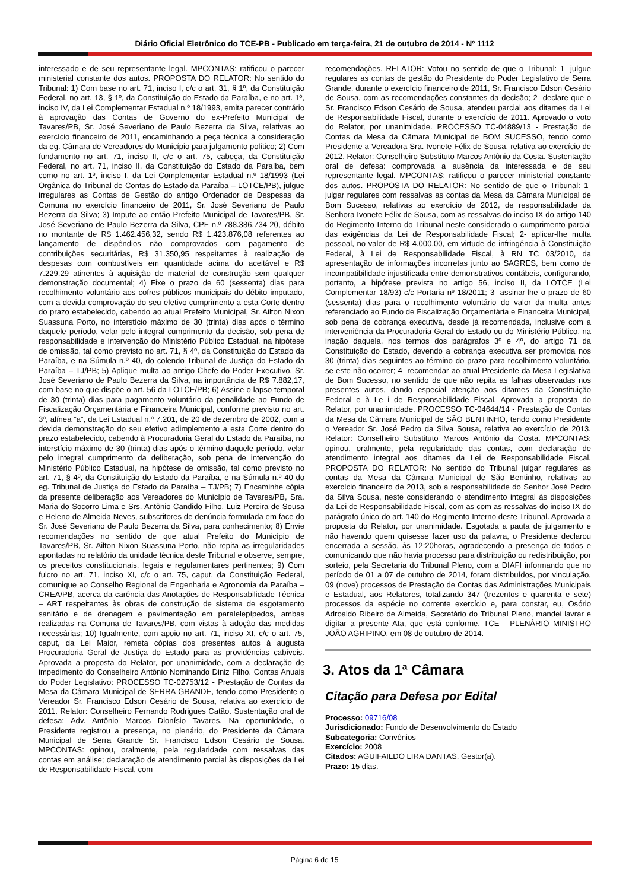Diário Oficial Eletrônico do TCE-PB - Publicado em terça-feira, 21 de outubro de 2014 - Nº 1112
interessado e de seu representante legal. MPCONTAS: ratificou o parecer ministerial constante dos autos. PROPOSTA DO RELATOR: No sentido do Tribunal: 1) Com base no art. 71, inciso I, c/c o art. 31, § 1º, da Constituição Federal, no art. 13, § 1º, da Constituição do Estado da Paraíba, e no art. 1º, inciso IV, da Lei Complementar Estadual n.º 18/1993, emita parecer contrário à aprovação das Contas de Governo do ex-Prefeito Municipal de Tavares/PB, Sr. José Severiano de Paulo Bezerra da Silva, relativas ao exercício financeiro de 2011, encaminhando a peça técnica à consideração da eg. Câmara de Vereadores do Município para julgamento político; 2) Com fundamento no art. 71, inciso II, c/c o art. 75, cabeça, da Constituição Federal, no art. 71, inciso II, da Constituição do Estado da Paraíba, bem como no art. 1º, inciso I, da Lei Complementar Estadual n.º 18/1993 (Lei Orgânica do Tribunal de Contas do Estado da Paraíba – LOTCE/PB), julgue irregulares as Contas de Gestão do antigo Ordenador de Despesas da Comuna no exercício financeiro de 2011, Sr. José Severiano de Paulo Bezerra da Silva; 3) Impute ao então Prefeito Municipal de Tavares/PB, Sr. José Severiano de Paulo Bezerra da Silva, CPF n.º 788.386.734-20, débito no montante de R$ 1.462.456,32, sendo R$ 1.423.876,08 referentes ao lançamento de dispêndios não comprovados com pagamento de contribuições securitárias, R$ 31.350,95 respeitantes à realização de despesas com combustíveis em quantidade acima do aceitável e R$ 7.229,29 atinentes à aquisição de material de construção sem qualquer demonstração documental; 4) Fixe o prazo de 60 (sessenta) dias para recolhimento voluntário aos cofres públicos municipais do débito imputado, com a devida comprovação do seu efetivo cumprimento a esta Corte dentro do prazo estabelecido, cabendo ao atual Prefeito Municipal, Sr. Ailton Nixon Suassuna Porto, no interstício máximo de 30 (trinta) dias após o término daquele período, velar pelo integral cumprimento da decisão, sob pena de responsabilidade e intervenção do Ministério Público Estadual, na hipótese de omissão, tal como previsto no art. 71, § 4º, da Constituição do Estado da Paraíba, e na Súmula n.º 40, do colendo Tribunal de Justiça do Estado da Paraíba – TJ/PB; 5) Aplique multa ao antigo Chefe do Poder Executivo, Sr. José Severiano de Paulo Bezerra da Silva, na importância de R$ 7.882,17, com base no que dispõe o art. 56 da LOTCE/PB; 6) Assine o lapso temporal de 30 (trinta) dias para pagamento voluntário da penalidade ao Fundo de Fiscalização Orçamentária e Financeira Municipal, conforme previsto no art. 3º, alínea “a”, da Lei Estadual n.º 7.201, de 20 de dezembro de 2002, com a devida demonstração do seu efetivo adimplemento a esta Corte dentro do prazo estabelecido, cabendo à Procuradoria Geral do Estado da Paraíba, no interstício máximo de 30 (trinta) dias após o término daquele período, velar pelo integral cumprimento da deliberação, sob pena de intervenção do Ministério Público Estadual, na hipótese de omissão, tal como previsto no art. 71, § 4º, da Constituição do Estado da Paraíba, e na Súmula n.º 40 do eg. Tribunal de Justiça do Estado da Paraíba – TJ/PB; 7) Encaminhe cópia da presente deliberação aos Vereadores do Município de Tavares/PB, Sra. Maria do Socorro Lima e Srs. Antônio Candido Filho, Luiz Pereira de Sousa e Heleno de Almeida Neves, subscritores de denúncia formulada em face do Sr. José Severiano de Paulo Bezerra da Silva, para conhecimento; 8) Envie recomendações no sentido de que atual Prefeito do Município de Tavares/PB, Sr. Ailton Nixon Suassuna Porto, não repita as irregularidades apontadas no relatório da unidade técnica deste Tribunal e observe, sempre, os preceitos constitucionais, legais e regulamentares pertinentes; 9) Com fulcro no art. 71, inciso XI, c/c o art. 75, caput, da Constituição Federal, comunique ao Conselho Regional de Engenharia e Agronomia da Paraíba – CREA/PB, acerca da carência das Anotações de Responsabilidade Técnica – ART respeitantes às obras de construção de sistema de esgotamento sanitário e de drenagem e pavimentação em paralelepípedos, ambas realizadas na Comuna de Tavares/PB, com vistas à adoção das medidas necessárias; 10) Igualmente, com apoio no art. 71, inciso XI, c/c o art. 75, caput, da Lei Maior, remeta cópias dos presentes autos à augusta Procuradoria Geral de Justiça do Estado para as providências cabíveis. Aprovada a proposta do Relator, por unanimidade, com a declaração de impedimento do Conselheiro Antônio Nominando Diniz Filho. Contas Anuais do Poder Legislativo: PROCESSO TC-02753/12 - Prestação de Contas da Mesa da Câmara Municipal de SERRA GRANDE, tendo como Presidente o Vereador Sr. Francisco Edson Cesário de Sousa, relativa ao exercício de 2011. Relator: Conselheiro Fernando Rodrigues Catão. Sustentação oral de defesa: Adv. Antônio Marcos Dionísio Tavares. Na oportunidade, o Presidente registrou a presença, no plenário, do Presidente da Câmara Municipal de Serra Grande Sr. Francisco Edson Cesário de Sousa. MPCONTAS: opinou, oralmente, pela regularidade com ressalvas das contas em análise; declaração de atendimento parcial às disposições da Lei de Responsabilidade Fiscal, com
recomendações. RELATOR: Votou no sentido de que o Tribunal: 1- julgue regulares as contas de gestão do Presidente do Poder Legislativo de Serra Grande, durante o exercício financeiro de 2011, Sr. Francisco Edson Cesário de Sousa, com as recomendações constantes da decisão; 2- declare que o Sr. Francisco Edson Cesário de Sousa, atendeu parcial aos ditames da Lei de Responsabilidade Fiscal, durante o exercício de 2011. Aprovado o voto do Relator, por unanimidade. PROCESSO TC-04889/13 - Prestação de Contas da Mesa da Câmara Municipal de BOM SUCESSO, tendo como Presidente a Vereadora Sra. Ivonete Félix de Sousa, relativa ao exercício de 2012. Relator: Conselheiro Substituto Marcos Antônio da Costa. Sustentação oral de defesa: comprovada a ausência da interessada e de seu representante legal. MPCONTAS: ratificou o parecer ministerial constante dos autos. PROPOSTA DO RELATOR: No sentido de que o Tribunal: 1- julgar regulares com ressalvas as contas da Mesa da Câmara Municipal de Bom Sucesso, relativas ao exercício de 2012, de responsabilidade da Senhora Ivonete Félix de Sousa, com as ressalvas do inciso IX do artigo 140 do Regimento Interno do Tribunal neste considerado o cumprimento parcial das exigências da Lei de Responsabilidade Fiscal; 2- aplicar-lhe multa pessoal, no valor de R$ 4.000,00, em virtude de infringência à Constituição Federal, à Lei de Responsabilidade Fiscal, à RN TC 03/2010, da apresentação de informações incorretas junto ao SAGRES, bem como de incompatibilidade injustificada entre demonstrativos contábeis, configurando, portanto, a hipótese prevista no artigo 56, inciso II, da LOTCE (Lei Complementar 18/93) c/c Portaria nº 18/2011; 3- assinar-lhe o prazo de 60 (sessenta) dias para o recolhimento voluntário do valor da multa antes referenciado ao Fundo de Fiscalização Orçamentária e Financeira Municipal, sob pena de cobrança executiva, desde já recomendada, inclusive com a interveniência da Procuradoria Geral do Estado ou do Ministério Público, na inação daquela, nos termos dos parágrafos 3º e 4º, do artigo 71 da Constituição do Estado, devendo a cobrança executiva ser promovida nos 30 (trinta) dias seguintes ao término do prazo para recolhimento voluntário, se este não ocorrer; 4- recomendar ao atual Presidente da Mesa Legislativa de Bom Sucesso, no sentido de que não repita as falhas observadas nos presentes autos, dando especial atenção aos ditames da Constituição Federal e à Le i de Responsabilidade Fiscal. Aprovada a proposta do Relator, por unanimidade. PROCESSO TC-04644/14 - Prestação de Contas da Mesa da Câmara Municipal de SÃO BENTINHO, tendo como Presidente o Vereador Sr. José Pedro da Silva Sousa, relativa ao exercício de 2013. Relator: Conselheiro Substituto Marcos Antônio da Costa. MPCONTAS: opinou, oralmente, pela regularidade das contas, com declaração de atendimento integral aos ditames da Lei de Responsabilidade Fiscal. PROPOSTA DO RELATOR: No sentido do Tribunal julgar regulares as contas da Mesa da Câmara Municipal de São Bentinho, relativas ao exercício financeiro de 2013, sob a responsabilidade do Senhor José Pedro da Silva Sousa, neste considerando o atendimento integral às disposições da Lei de Responsabilidade Fiscal, com as com as ressalvas do inciso IX do parágrafo único do art. 140 do Regimento Interno deste Tribunal. Aprovada a proposta do Relator, por unanimidade. Esgotada a pauta de julgamento e não havendo quem quisesse fazer uso da palavra, o Presidente declarou encerrada a sessão, às 12:20horas, agradecendo a presença de todos e comunicando que não havia processo para distribuição ou redistribuição, por sorteio, pela Secretaria do Tribunal Pleno, com a DIAFI informando que no período de 01 a 07 de outubro de 2014, foram distribuídos, por vinculação, 09 (nove) processos de Prestação de Contas das Administrações Municipais e Estadual, aos Relatores, totalizando 347 (trezentos e quarenta e sete) processos da espécie no corrente exercício e, para constar, eu, Osório Adroaldo Ribeiro de Almeida, Secretário do Tribunal Pleno, mandei lavrar e digitar a presente Ata, que está conforme. TCE - PLENÁRIO MINISTRO JOÃO AGRIPINO, em 08 de outubro de 2014.
3. Atos da 1ª Câmara
Citação para Defesa por Edital
Processo: 09716/08
Jurisdicionado: Fundo de Desenvolvimento do Estado
Subcategoria: Convênios
Exercício: 2008
Citados: AGUIFAILDO LIRA DANTAS, Gestor(a).
Prazo: 15 dias.
Página 6 de 15